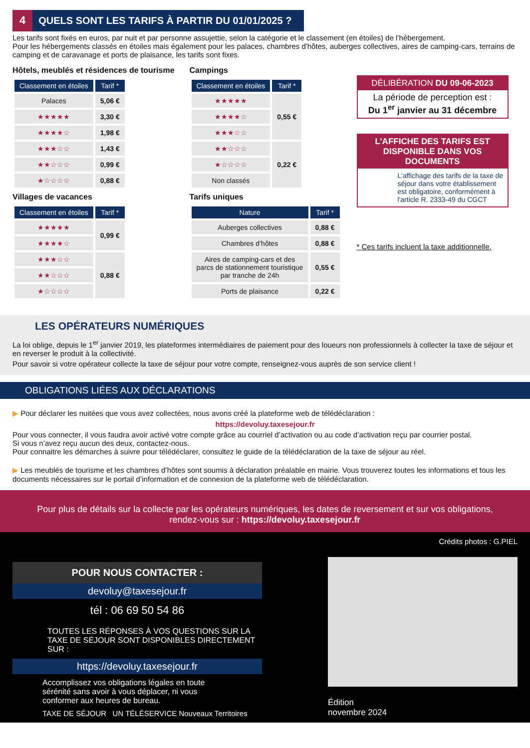4 QUELS SONT LES TARIFS À PARTIR DU 01/01/2025 ?
Les tarifs sont fixés en euros, par nuit et par personne assujettie, selon la catégorie et le classement (en étoiles) de l’hébergement.
Pour les hébergements classés en étoiles mais également pour les palaces, chambres d'hôtes, auberges collectives, aires de camping-cars, terrains de camping et de caravanage et ports de plaisance, les tarifs sont fixes.
Hôtels, meublés et résidences de tourisme
| Classement en étoiles | Tarif * |
| --- | --- |
| Palaces | 5,06 € |
| ★★★★★ | 3,30 € |
| ★★★★☆ | 1,98 € |
| ★★★☆☆ | 1,43 € |
| ★★☆☆☆ | 0,99 € |
| ★☆☆☆☆ | 0,88 € |
Villages de vacances
| Classement en étoiles | Tarif * |
| --- | --- |
| ★★★★★ | 0,99 € |
| ★★★★☆ | |
| ★★★☆☆ | 0,88 € |
| ★★☆☆☆ | |
| ★☆☆☆☆ | |
Campings
| Classement en étoiles | Tarif * |
| --- | --- |
| ★★★★★ | 0,55 € |
| ★★★★☆ | |
| ★★★☆☆ | |
| ★★☆☆☆ | 0,22 € |
| ★☆☆☆☆ | |
| Non classés | |
Tarifs uniques
| Nature | Tarif * |
| --- | --- |
| Auberges collectives | 0,88 € |
| Chambres d’hôtes | 0,88 € |
| Aires de camping-cars et des parcs de stationnement touristique par tranche de 24h | 0,55 € |
| Ports de plaisance | 0,22 € |
DÉLIBÉRATION DU 09-06-2023
La période de perception est :
Du 1<sup>er</sup> janvier au 31 décembre
L’AFFICHE DES TARIFS EST DISPONIBLE DANS VOS DOCUMENTS
L’affichage des tarifs de la taxe de séjour dans votre établissement est obligatoire, conformément à l'article R. 2333-49 du CGCT
* Ces tarifs incluent la taxe additionnelle.
LES OPÉRATEURS NUMÉRIQUES
La loi oblige, depuis le 1<sup>er</sup> janvier 2019, les plateformes intermédiaires de paiement pour des loueurs non professionnels à collecter la taxe de séjour et en reverser le produit à la collectivité.
Pour savoir si votre opérateur collecte la taxe de séjour pour votre compte, renseignez-vous auprès de son service client !
OBLIGATIONS LIÉES AUX DÉCLARATIONS
▶ Pour déclarer les nuitées que vous avez collectées, nous avons créé la plateforme web de télédéclaration :
https://devoluy.taxesejour.fr
Pour vous connecter, il vous faudra avoir activé votre compte grâce au courriel d’activation ou au code d’activation reçu par courrier postal.
Si vous n’avez reçu aucun des deux, contactez-nous.
Pour connaitre les démarches à suivre pour télédéclarer, consultez le guide de la télédéclaration de la taxe de séjour au réel.
▶ Les meublés de tourisme et les chambres d’hôtes sont soumis à déclaration préalable en mairie. Vous trouverez toutes les informations et tous les documents nécessaires sur le portail d’information et de connexion de la plateforme web de télédéclaration.
Pour plus de détails sur la collecte par les opérateurs numériques, les dates de reversement et sur vos obligations,
rendez-vous sur : https://devoluy.taxesejour.fr
POUR NOUS CONTACTER :
devoluy@taxesejour.fr
tél : 06 69 50 54 86
TOUTES LES RÉPONSES À VOS QUESTIONS SUR LA TAXE DE SÉJOUR SONT DISPONIBLES DIRECTEMENT SUR :
https://devoluy.taxesejour.fr
Accomplissez vos obligations légales en toute sérénité sans avoir à vous déplacer, ni vous conformer aux heures de bureau.
TAXE DE SÉJOUR UN TÉLÉSERVICE Nouveaux Territoires
Crédits photos : G.PIEL
Édition
novembre 2024